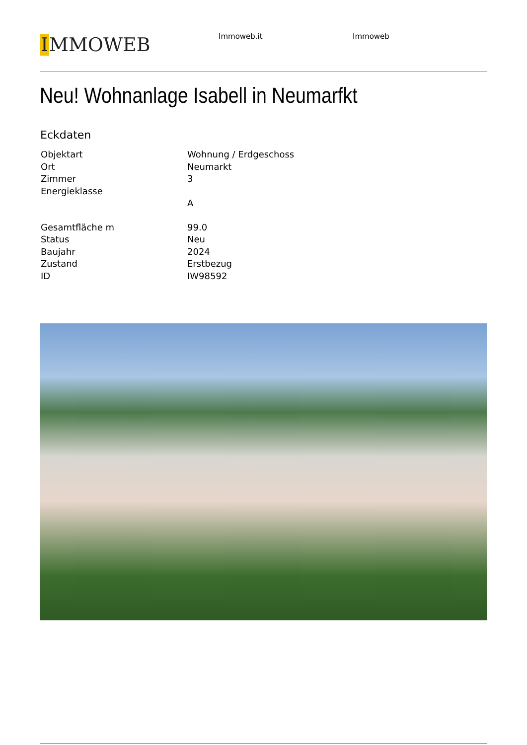IMMOWEB
Immoweb.it Immoweb
Neu! Wohnanlage Isabell in Neumarfkt
Eckdaten
| Objektart | Wohnung / Erdgeschoss |
| Ort | Neumarkt |
| Zimmer | 3 |
| Energieklasse | A |
| Gesamtfläche m | 99.0 |
| Status | Neu |
| Baujahr | 2024 |
| Zustand | Erstbezug |
| ID | IW98592 |